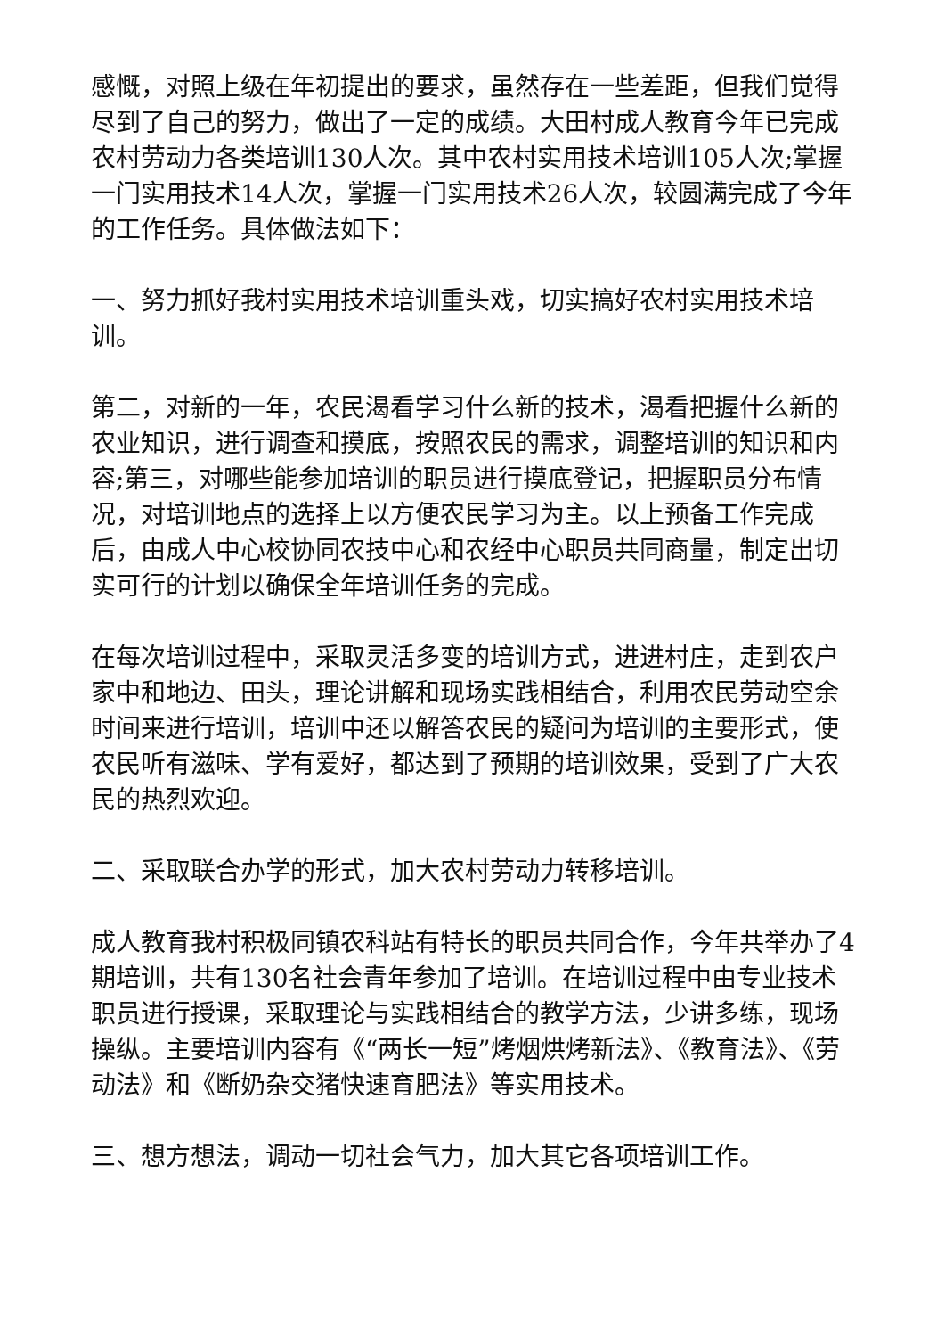感慨，对照上级在年初提出的要求，虽然存在一些差距，但我们觉得尽到了自己的努力，做出了一定的成绩。大田村成人教育今年已完成农村劳动力各类培训130人次。其中农村实用技术培训105人次;掌握一门实用技术14人次，掌握一门实用技术26人次，较圆满完成了今年的工作任务。具体做法如下：
一、努力抓好我村实用技术培训重头戏，切实搞好农村实用技术培训。
第二，对新的一年，农民渴看学习什么新的技术，渴看把握什么新的农业知识，进行调查和摸底，按照农民的需求，调整培训的知识和内容;第三，对哪些能参加培训的职员进行摸底登记，把握职员分布情况，对培训地点的选择上以方便农民学习为主。以上预备工作完成后，由成人中心校协同农技中心和农经中心职员共同商量，制定出切实可行的计划以确保全年培训任务的完成。
在每次培训过程中，采取灵活多变的培训方式，进进村庄，走到农户家中和地边、田头，理论讲解和现场实践相结合，利用农民劳动空余时间来进行培训，培训中还以解答农民的疑问为培训的主要形式，使农民听有滋味、学有爱好，都达到了预期的培训效果，受到了广大农民的热烈欢迎。
二、采取联合办学的形式，加大农村劳动力转移培训。
成人教育我村积极同镇农科站有特长的职员共同合作，今年共举办了4期培训，共有130名社会青年参加了培训。在培训过程中由专业技术职员进行授课，采取理论与实践相结合的教学方法，少讲多练，现场操纵。主要培训内容有《“两长一短”烤烟烘烤新法》、《教育法》、《劳动法》和《断奶杂交猪快速育肥法》等实用技术。
三、想方想法，调动一切社会气力，加大其它各项培训工作。